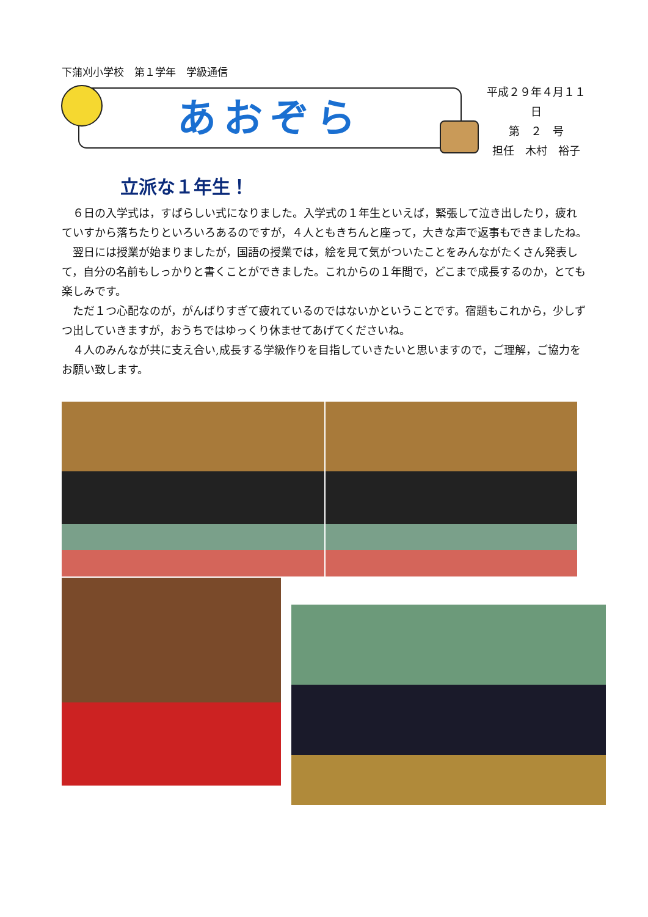下蒲刈小学校　第１学年　学級通信
あおぞら
平成２９年４月１１日
第　２　号
担任　木村　裕子
立派な１年生！
　６日の入学式は，すばらしい式になりました。入学式の１年生といえば，緊張して泣き出したり，疲れていすから落ちたりといろいろあるのですが，４人ともきちんと座って，大きな声で返事もできましたね。
　翌日には授業が始まりましたが，国語の授業では，絵を見て気がついたことをみんながたくさん発表して，自分の名前もしっかりと書くことができました。これからの１年間で，どこまで成長するのか，とても楽しみです。
　ただ１つ心配なのが，がんばりすぎて疲れているのではないかということです。宿題もこれから，少しずつ出していきますが，おうちではゆっくり休ませてあげてくださいね。
　４人のみんなが共に支え合い,成長する学級作りを目指していきたいと思いますので，ご理解，ご協力をお願い致します。